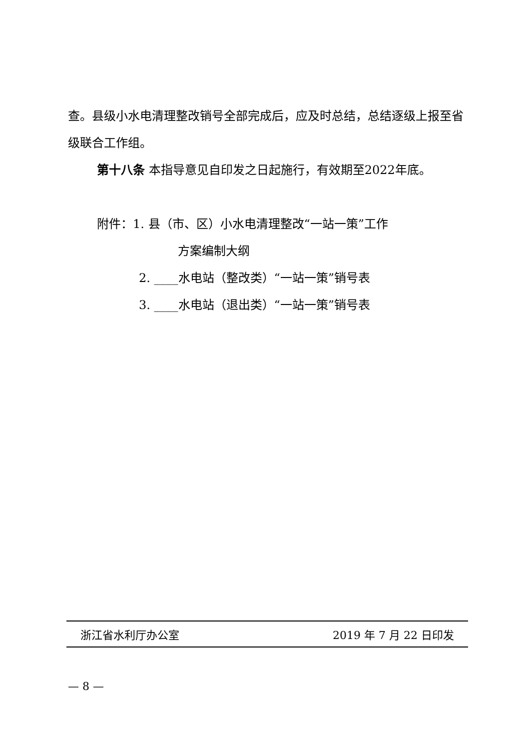查。县级小水电清理整改销号全部完成后，应及时总结，总结逐级上报至省级联合工作组。
第十八条 本指导意见自印发之日起施行，有效期至2022年底。
附件：1. 县（市、区）小水电清理整改“一站一策”工作
方案编制大纲
2. ____水电站（整改类）“一站一策”销号表
3. ____水电站（退出类）“一站一策”销号表
浙江省水利厅办公室 2019 年 7 月 22 日印发
— 8 —